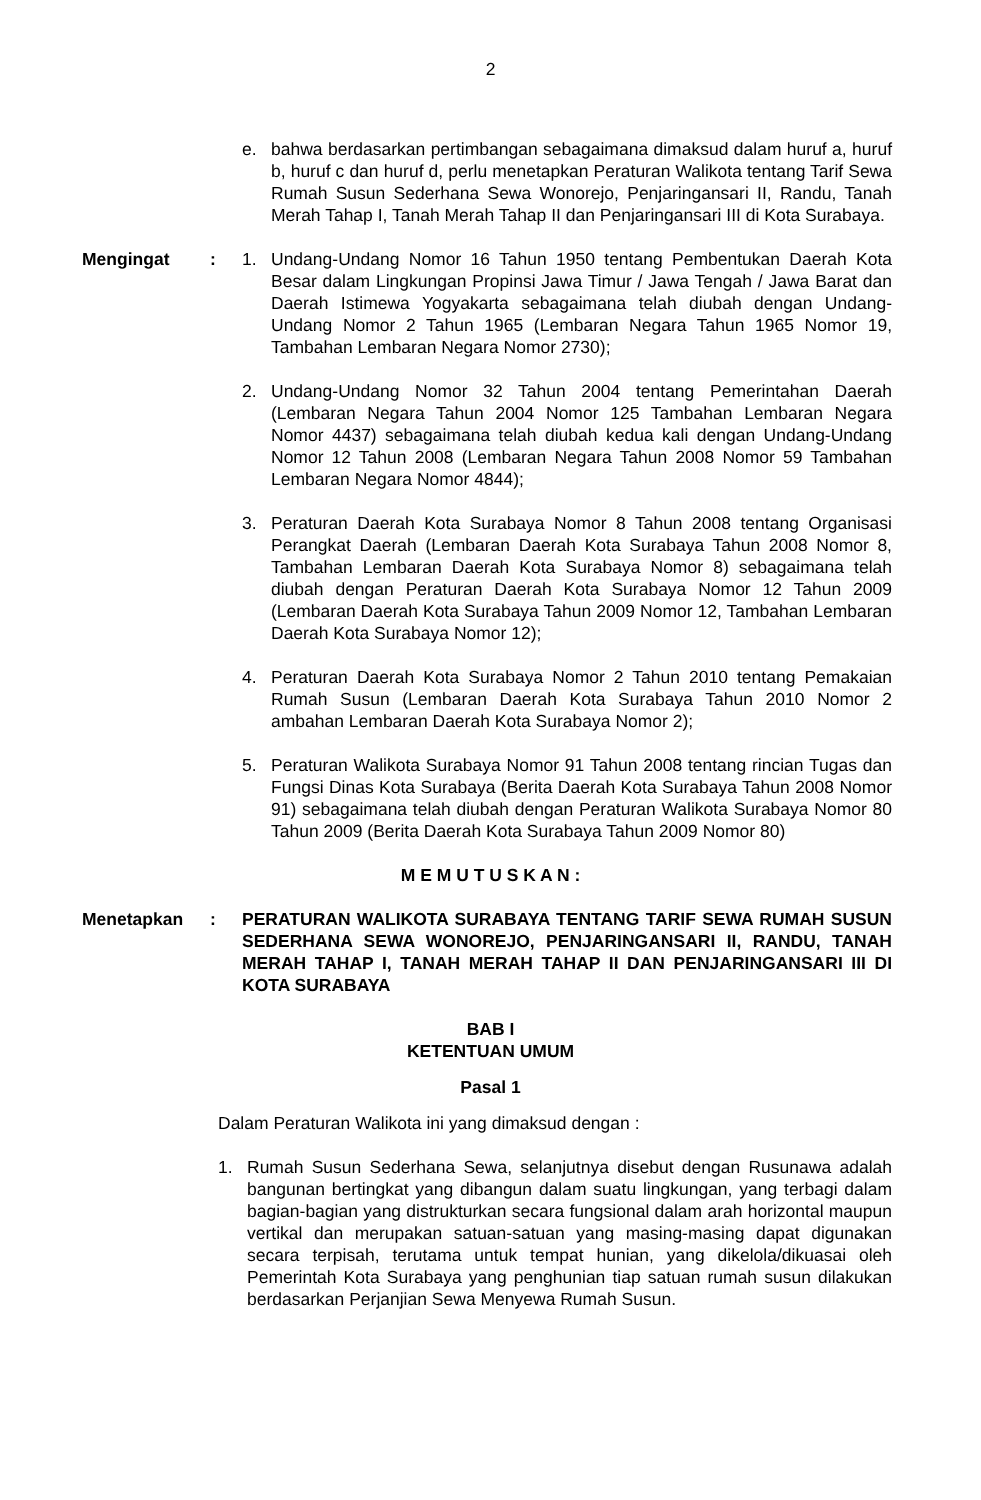2
e. bahwa berdasarkan pertimbangan sebagaimana dimaksud dalam huruf a, huruf b, huruf c dan huruf d, perlu menetapkan Peraturan Walikota tentang Tarif Sewa Rumah Susun Sederhana Sewa Wonorejo, Penjaringansari II, Randu, Tanah Merah Tahap I, Tanah Merah Tahap II dan Penjaringansari III di Kota Surabaya.
Mengingat : 1. Undang-Undang Nomor 16 Tahun 1950 tentang Pembentukan Daerah Kota Besar dalam Lingkungan Propinsi Jawa Timur / Jawa Tengah / Jawa Barat dan Daerah Istimewa Yogyakarta sebagaimana telah diubah dengan Undang-Undang Nomor 2 Tahun 1965 (Lembaran Negara Tahun 1965 Nomor 19, Tambahan Lembaran Negara Nomor 2730);
2. Undang-Undang Nomor 32 Tahun 2004 tentang Pemerintahan Daerah (Lembaran Negara Tahun 2004 Nomor 125 Tambahan Lembaran Negara Nomor 4437) sebagaimana telah diubah kedua kali dengan Undang-Undang Nomor 12 Tahun 2008 (Lembaran Negara Tahun 2008 Nomor 59 Tambahan Lembaran Negara Nomor 4844);
3. Peraturan Daerah Kota Surabaya Nomor 8 Tahun 2008 tentang Organisasi Perangkat Daerah (Lembaran Daerah Kota Surabaya Tahun 2008 Nomor 8, Tambahan Lembaran Daerah Kota Surabaya Nomor 8) sebagaimana telah diubah dengan Peraturan Daerah Kota Surabaya Nomor 12 Tahun 2009 (Lembaran Daerah Kota Surabaya Tahun 2009 Nomor 12, Tambahan Lembaran Daerah Kota Surabaya Nomor 12);
4. Peraturan Daerah Kota Surabaya Nomor 2 Tahun 2010 tentang Pemakaian Rumah Susun (Lembaran Daerah Kota Surabaya Tahun 2010 Nomor 2 ambahan Lembaran Daerah Kota Surabaya Nomor 2);
5. Peraturan Walikota Surabaya Nomor 91 Tahun 2008 tentang rincian Tugas dan Fungsi Dinas Kota Surabaya (Berita Daerah Kota Surabaya Tahun 2008 Nomor 91) sebagaimana telah diubah dengan Peraturan Walikota Surabaya Nomor 80 Tahun 2009 (Berita Daerah Kota Surabaya Tahun 2009 Nomor 80)
M E M U T U S K A N :
Menetapkan : PERATURAN WALIKOTA SURABAYA TENTANG TARIF SEWA RUMAH SUSUN SEDERHANA SEWA WONOREJO, PENJARINGANSARI II, RANDU, TANAH MERAH TAHAP I, TANAH MERAH TAHAP II DAN PENJARINGANSARI III DI KOTA SURABAYA
BAB I
KETENTUAN UMUM
Pasal 1
Dalam Peraturan Walikota ini yang dimaksud dengan :
1. Rumah Susun Sederhana Sewa, selanjutnya disebut dengan Rusunawa adalah bangunan bertingkat yang dibangun dalam suatu lingkungan, yang terbagi dalam bagian-bagian yang distrukturkan secara fungsional dalam arah horizontal maupun vertikal dan merupakan satuan-satuan yang masing-masing dapat digunakan secara terpisah, terutama untuk tempat hunian, yang dikelola/dikuasai oleh Pemerintah Kota Surabaya yang penghunian tiap satuan rumah susun dilakukan berdasarkan Perjanjian Sewa Menyewa Rumah Susun.